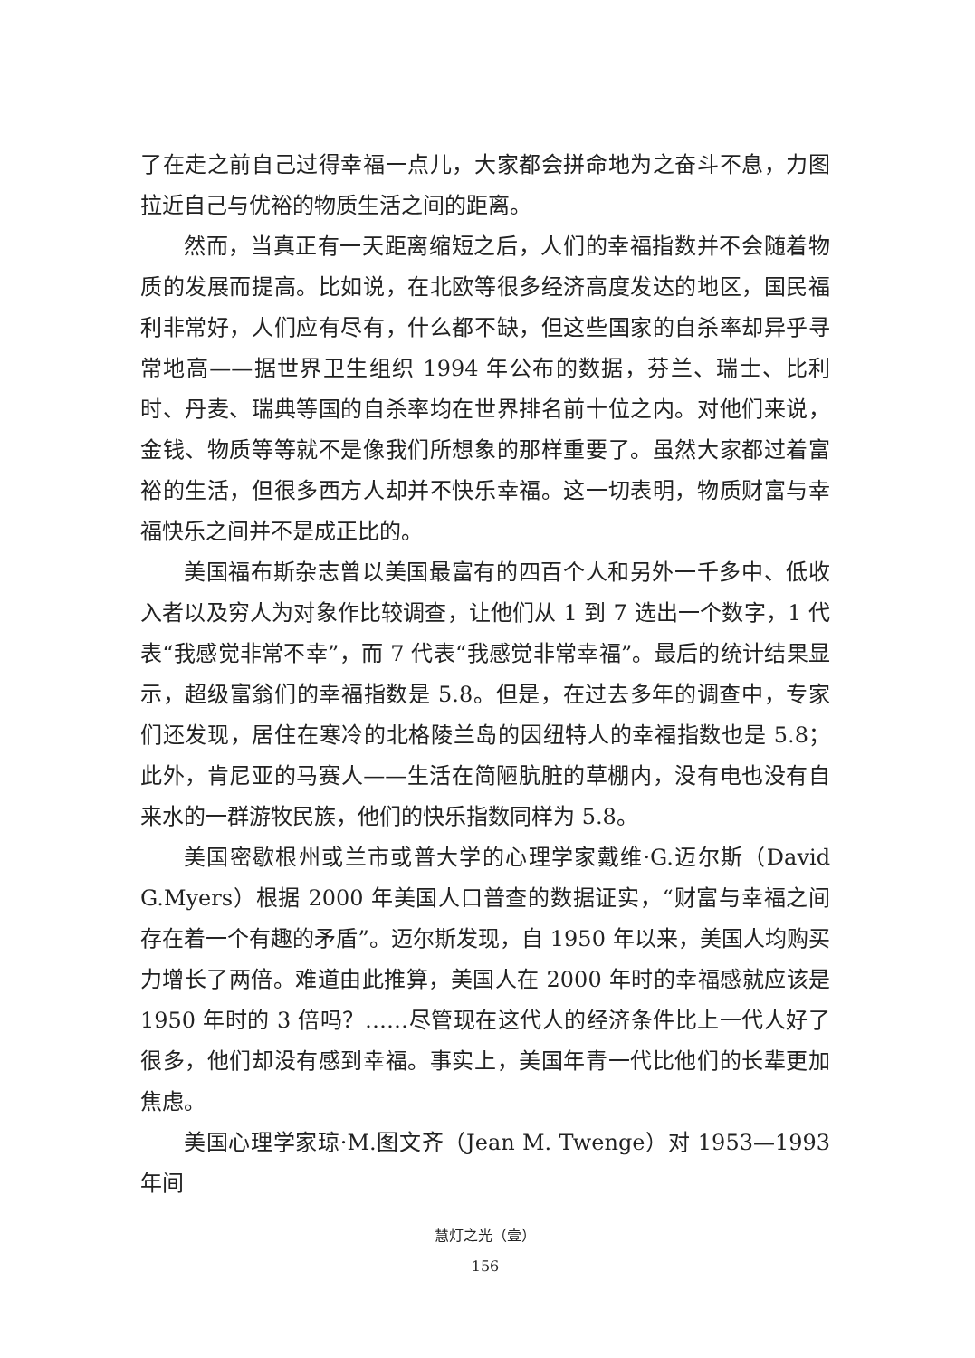了在走之前自己过得幸福一点儿，大家都会拼命地为之奋斗不息，力图拉近自己与优裕的物质生活之间的距离。
然而，当真正有一天距离缩短之后，人们的幸福指数并不会随着物质的发展而提高。比如说，在北欧等很多经济高度发达的地区，国民福利非常好，人们应有尽有，什么都不缺，但这些国家的自杀率却异乎寻常地高——据世界卫生组织 1994 年公布的数据，芬兰、瑞士、比利时、丹麦、瑞典等国的自杀率均在世界排名前十位之内。对他们来说，金钱、物质等等就不是像我们所想象的那样重要了。虽然大家都过着富裕的生活，但很多西方人却并不快乐幸福。这一切表明，物质财富与幸福快乐之间并不是成正比的。
美国福布斯杂志曾以美国最富有的四百个人和另外一千多中、低收入者以及穷人为对象作比较调查，让他们从 1 到 7 选出一个数字，1 代表“我感觉非常不幸”，而 7 代表“我感觉非常幸福”。最后的统计结果显示，超级富翁们的幸福指数是 5.8。但是，在过去多年的调查中，专家们还发现，居住在寒冷的北格陵兰岛的因纽特人的幸福指数也是 5.8；此外，肯尼亚的马赛人——生活在简陋肮脏的草棚内，没有电也没有自来水的一群游牧民族，他们的快乐指数同样为 5.8。
美国密歇根州或兰市或普大学的心理学家戴维·G.迈尔斯（David G.Myers）根据 2000 年美国人口普查的数据证实，“财富与幸福之间存在着一个有趣的矛盾”。迈尔斯发现，自 1950 年以来，美国人均购买力增长了两倍。难道由此推算，美国人在 2000 年时的幸福感就应该是 1950 年时的 3 倍吗？……尽管现在这代人的经济条件比上一代人好了很多，他们却没有感到幸福。事实上，美国年青一代比他们的长辈更加焦虑。
美国心理学家琼·M.图文齐（Jean M. Twenge）对 1953—1993 年间
慧灯之光（壹）
156